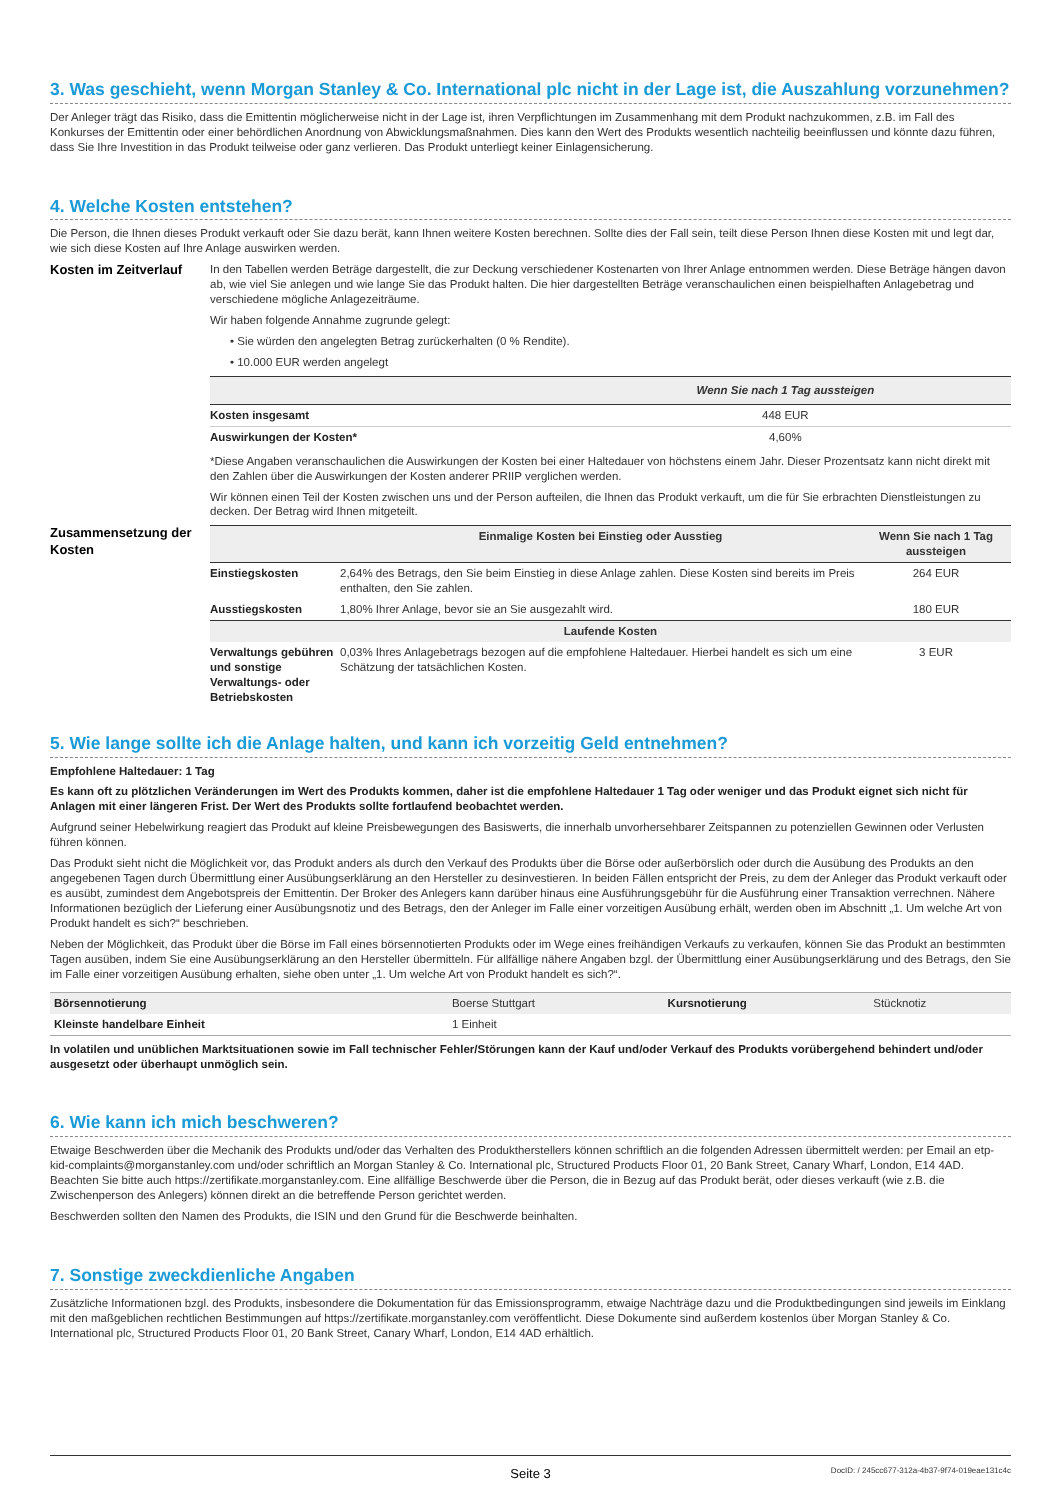3. Was geschieht, wenn Morgan Stanley & Co. International plc nicht in der Lage ist, die Auszahlung vorzunehmen?
Der Anleger trägt das Risiko, dass die Emittentin möglicherweise nicht in der Lage ist, ihren Verpflichtungen im Zusammenhang mit dem Produkt nachzukommen, z.B. im Fall des Konkurses der Emittentin oder einer behördlichen Anordnung von Abwicklungsmaßnahmen. Dies kann den Wert des Produkts wesentlich nachteilig beeinflussen und könnte dazu führen, dass Sie Ihre Investition in das Produkt teilweise oder ganz verlieren. Das Produkt unterliegt keiner Einlagensicherung.
4. Welche Kosten entstehen?
Die Person, die Ihnen dieses Produkt verkauft oder Sie dazu berät, kann Ihnen weitere Kosten berechnen. Sollte dies der Fall sein, teilt diese Person Ihnen diese Kosten mit und legt dar, wie sich diese Kosten auf Ihre Anlage auswirken werden.
Kosten im Zeitverlauf
In den Tabellen werden Beträge dargestellt, die zur Deckung verschiedener Kostenarten von Ihrer Anlage entnommen werden. Diese Beträge hängen davon ab, wie viel Sie anlegen und wie lange Sie das Produkt halten. Die hier dargestellten Beträge veranschaulichen einen beispielhaften Anlagebetrag und verschiedene mögliche Anlagezeiträume.
Wir haben folgende Annahme zugrunde gelegt:
• Sie würden den angelegten Betrag zurückerhalten (0 % Rendite).
• 10.000 EUR werden angelegt
| | Wenn Sie nach 1 Tag aussteigen |
| --- | --- |
| Kosten insgesamt | 448 EUR |
| Auswirkungen der Kosten* | 4,60% |
*Diese Angaben veranschaulichen die Auswirkungen der Kosten bei einer Haltedauer von höchstens einem Jahr. Dieser Prozentsatz kann nicht direkt mit den Zahlen über die Auswirkungen der Kosten anderer PRIIP verglichen werden.
Wir können einen Teil der Kosten zwischen uns und der Person aufteilen, die Ihnen das Produkt verkauft, um die für Sie erbrachten Dienstleistungen zu decken. Der Betrag wird Ihnen mitgeteilt.
Zusammensetzung der Kosten
| | Einmalige Kosten bei Einstieg oder Ausstieg | Wenn Sie nach 1 Tag aussteigen |
| --- | --- | --- |
| Einstiegskosten | 2,64% des Betrags, den Sie beim Einstieg in diese Anlage zahlen. Diese Kosten sind bereits im Preis enthalten, den Sie zahlen. | 264 EUR |
| Ausstiegskosten | 1,80% Ihrer Anlage, bevor sie an Sie ausgezahlt wird. | 180 EUR |
| Laufende Kosten | | |
| Verwaltungs gebühren und sonstige Verwaltungs- oder Betriebskosten | 0,03% Ihres Anlagebetrags bezogen auf die empfohlene Haltedauer. Hierbei handelt es sich um eine Schätzung der tatsächlichen Kosten. | 3 EUR |
5. Wie lange sollte ich die Anlage halten, und kann ich vorzeitig Geld entnehmen?
Empfohlene Haltedauer: 1 Tag
Es kann oft zu plötzlichen Veränderungen im Wert des Produkts kommen, daher ist die empfohlene Haltedauer 1 Tag oder weniger und das Produkt eignet sich nicht für Anlagen mit einer längeren Frist. Der Wert des Produkts sollte fortlaufend beobachtet werden.
Aufgrund seiner Hebelwirkung reagiert das Produkt auf kleine Preisbewegungen des Basiswerts, die innerhalb unvorhersehbarer Zeitspannen zu potenziellen Gewinnen oder Verlusten führen können.
Das Produkt sieht nicht die Möglichkeit vor, das Produkt anders als durch den Verkauf des Produkts über die Börse oder außerbörslich oder durch die Ausübung des Produkts an den angegebenen Tagen durch Übermittlung einer Ausübungserklärung an den Hersteller zu desinvestieren. In beiden Fällen entspricht der Preis, zu dem der Anleger das Produkt verkauft oder es ausübt, zumindest dem Angebotspreis der Emittentin. Der Broker des Anlegers kann darüber hinaus eine Ausführungsgebühr für die Ausführung einer Transaktion verrechnen. Nähere Informationen bezüglich der Lieferung einer Ausübungsnotiz und des Betrags, den der Anleger im Falle einer vorzeitigen Ausübung erhält, werden oben im Abschnitt „1. Um welche Art von Produkt handelt es sich?“ beschrieben.
Neben der Möglichkeit, das Produkt über die Börse im Fall eines börsennotierten Produkts oder im Wege eines freihändigen Verkaufs zu verkaufen, können Sie das Produkt an bestimmten Tagen ausüben, indem Sie eine Ausübungserklärung an den Hersteller übermitteln. Für allfällige nähere Angaben bzgl. der Übermittlung einer Ausübungserklärung und des Betrags, den Sie im Falle einer vorzeitigen Ausübung erhalten, siehe oben unter „1. Um welche Art von Produkt handelt es sich?“.
| Börsennotierung | Boerse Stuttgart | Kursnotierung | Stücknotiz |
| Kleinste handelbare Einheit | 1 Einheit | | |
In volatilen und unüblichen Marktsituationen sowie im Fall technischer Fehler/Störungen kann der Kauf und/oder Verkauf des Produkts vorübergehend behindert und/oder ausgesetzt oder überhaupt unmöglich sein.
6. Wie kann ich mich beschweren?
Etwaige Beschwerden über die Mechanik des Produkts und/oder das Verhalten des Produktherstellers können schriftlich an die folgenden Adressen übermittelt werden: per Email an etp-kid-complaints@morganstanley.com und/oder schriftlich an Morgan Stanley & Co. International plc, Structured Products Floor 01, 20 Bank Street, Canary Wharf, London, E14 4AD. Beachten Sie bitte auch https://zertifikate.morganstanley.com. Eine allfällige Beschwerde über die Person, die in Bezug auf das Produkt berät, oder dieses verkauft (wie z.B. die Zwischenperson des Anlegers) können direkt an die betreffende Person gerichtet werden.
Beschwerden sollten den Namen des Produkts, die ISIN und den Grund für die Beschwerde beinhalten.
7. Sonstige zweckdienliche Angaben
Zusätzliche Informationen bzgl. des Produkts, insbesondere die Dokumentation für das Emissionsprogramm, etwaige Nachträge dazu und die Produktbedingungen sind jeweils im Einklang mit den maßgeblichen rechtlichen Bestimmungen auf https://zertifikate.morganstanley.com veröffentlicht. Diese Dokumente sind außerdem kostenlos über Morgan Stanley & Co. International plc, Structured Products Floor 01, 20 Bank Street, Canary Wharf, London, E14 4AD erhältlich.
Seite 3 DocID: / 245cc677-312a-4b37-9f74-019eae131c4c